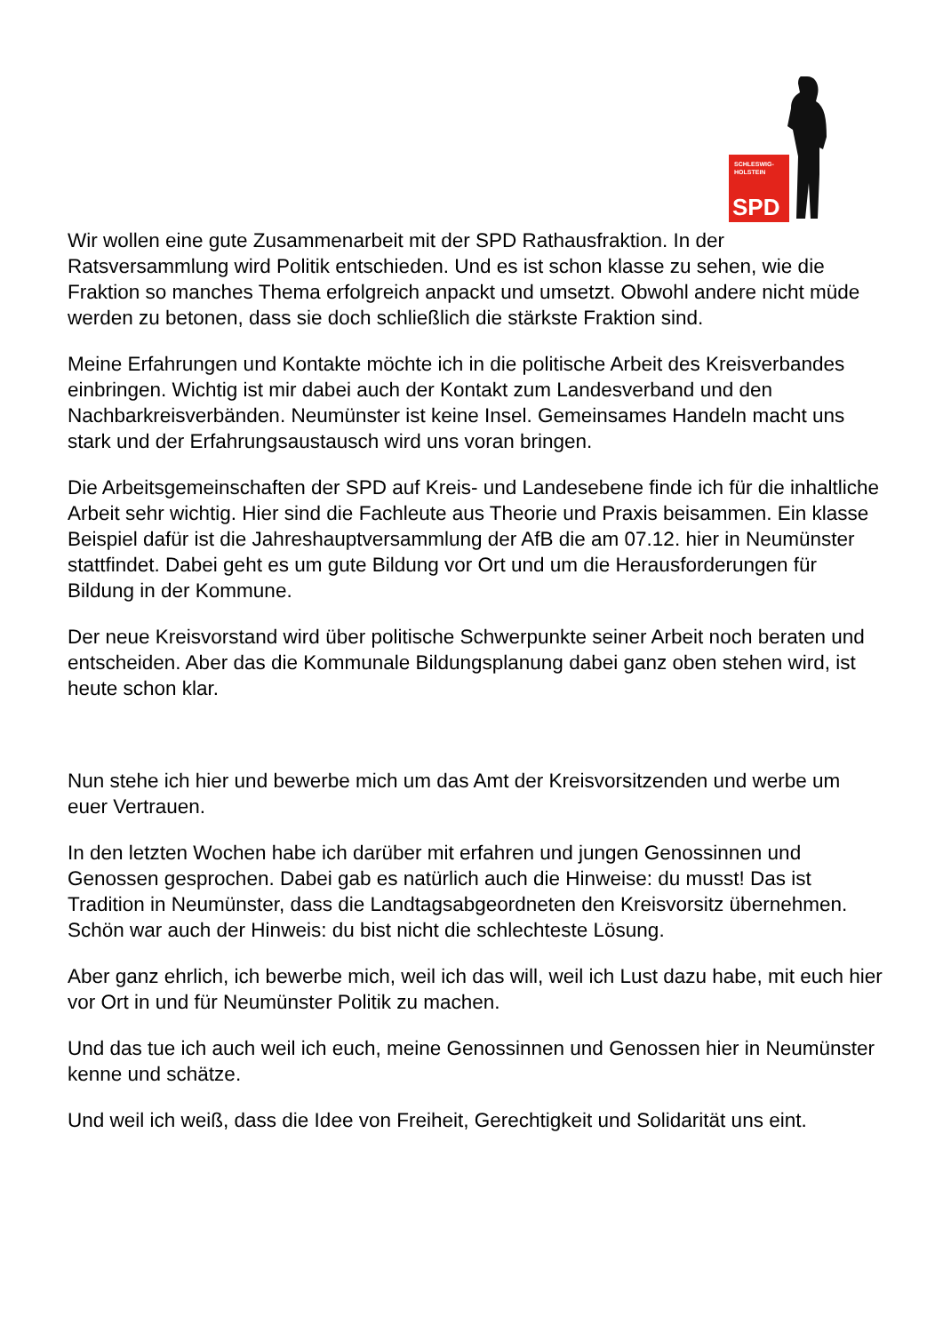SCHLESWIG-
HOLSTEIN
SPD
Wir wollen eine gute Zusammenarbeit mit der SPD Rathausfraktion. In der Ratsversammlung wird Politik entschieden. Und es ist schon klasse zu sehen, wie die Fraktion so manches Thema erfolgreich anpackt und umsetzt. Obwohl andere nicht müde werden zu betonen, dass sie doch schließlich die stärkste Fraktion sind.
Meine Erfahrungen und Kontakte möchte ich in die politische Arbeit des Kreisverbandes einbringen. Wichtig ist mir dabei auch der Kontakt zum Landesverband und den Nachbarkreisverbänden. Neumünster ist keine Insel. Gemeinsames Handeln macht uns stark und der Erfahrungsaustausch wird uns voran bringen.
Die Arbeitsgemeinschaften der SPD auf Kreis- und Landesebene finde ich für die inhaltliche Arbeit sehr wichtig. Hier sind die Fachleute aus Theorie und Praxis beisammen. Ein klasse Beispiel dafür ist die Jahreshauptversammlung der AfB die am 07.12. hier in Neumünster stattfindet. Dabei geht es um gute Bildung vor Ort und um die Herausforderungen für Bildung in der Kommune.
Der neue Kreisvorstand wird über politische Schwerpunkte seiner Arbeit noch beraten und entscheiden. Aber das die Kommunale Bildungsplanung dabei ganz oben stehen wird, ist heute schon klar.
Nun stehe ich hier und bewerbe mich um das Amt der Kreisvorsitzenden und werbe um euer Vertrauen.
In den letzten Wochen habe ich darüber mit erfahren und jungen Genossinnen und Genossen gesprochen. Dabei gab es natürlich auch die Hinweise: du musst! Das ist Tradition in Neumünster, dass die Landtagsabgeordneten den Kreisvorsitz übernehmen. Schön war auch der Hinweis: du bist nicht die schlechteste Lösung.
Aber ganz ehrlich, ich bewerbe mich, weil ich das will, weil ich Lust dazu habe, mit euch hier vor Ort in und für Neumünster Politik zu machen.
Und das tue ich auch weil ich euch, meine Genossinnen und Genossen hier in Neumünster kenne und schätze.
Und weil ich weiß, dass die Idee von Freiheit, Gerechtigkeit und Solidarität uns eint.